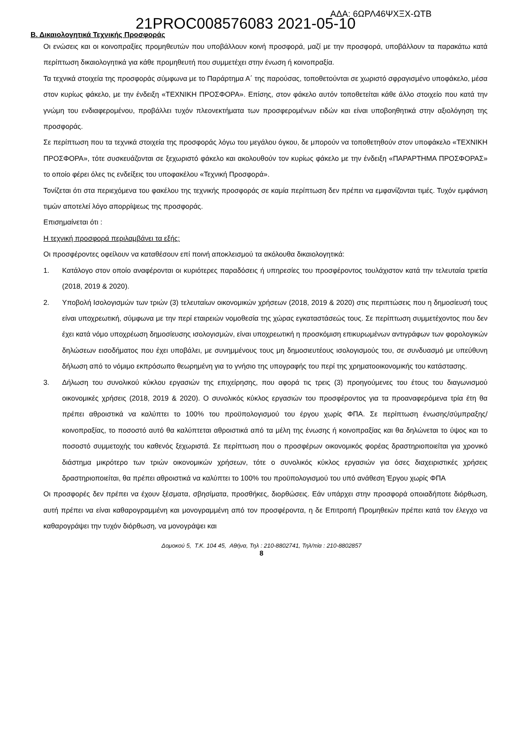21PROC008576083 2021-05-10
ΑΔΑ: 6ΩΡΛ46ΨΧΞΧ-ΩΤΒ
Β. Δικαιολογητικά Τεχνικής Προσφοράς
Οι ενώσεις και οι κοινοπραξίες προμηθευτών που υποβάλλουν κοινή προσφορά, μαζί με την προσφορά, υποβάλλουν τα παρακάτω κατά περίπτωση δικαιολογητικά για κάθε προμηθευτή που συμμετέχει στην ένωση ή κοινοπραξία.
Τα τεχνικά στοιχεία της προσφοράς σύμφωνα με το Παράρτημα Α΄ της παρούσας, τοποθετούνται σε χωριστό σφραγισμένο υποφάκελο, μέσα στον κυρίως φάκελο, με την ένδειξη «ΤΕΧΝΙΚΗ ΠΡΟΣΦΟΡΑ». Επίσης, στον φάκελο αυτόν τοποθετείται κάθε άλλο στοιχείο που κατά την γνώμη του ενδιαφερομένου, προβάλλει τυχόν πλεονεκτήματα των προσφερομένων ειδών και είναι υποβοηθητικά στην αξιολόγηση της προσφοράς.
Σε περίπτωση που τα τεχνικά στοιχεία της προσφοράς λόγω του μεγάλου όγκου, δε μπορούν να τοποθετηθούν στον υποφάκελο «ΤΕΧΝΙΚΗ ΠΡΟΣΦΟΡΑ», τότε συσκευάζονται σε ξεχωριστό φάκελο και ακολουθούν τον κυρίως φάκελο με την ένδειξη «ΠΑΡΑΡΤΗΜΑ ΠΡΟΣΦΟΡΑΣ» το οποίο φέρει όλες τις ενδείξεις του υποφακέλου «Τεχνική Προσφορά».
Τονίζεται ότι στα περιεχόμενα του φακέλου της τεχνικής προσφοράς σε καμία περίπτωση δεν πρέπει να εμφανίζονται τιμές. Τυχόν εμφάνιση τιμών αποτελεί λόγο απορρίψεως της προσφοράς.
Επισημαίνεται ότι :
Η τεχνική προσφορά περιλαμβάνει τα εξής:
Οι προσφέροντες οφείλουν να καταθέσουν επί ποινή αποκλεισμού τα ακόλουθα δικαιολογητικά:
1. Κατάλογο στον οποίο αναφέρονται οι κυριότερες παραδόσεις ή υπηρεσίες του προσφέροντος τουλάχιστον κατά την τελευταία τριετία (2018, 2019 & 2020).
2. Υποβολή Ισολογισμών των τριών (3) τελευταίων οικονομικών χρήσεων (2018, 2019 & 2020) στις περιπτώσεις που η δημοσίευσή τους είναι υποχρεωτική, σύμφωνα με την περί εταιρειών νομοθεσία της χώρας εγκαταστάσεώς τους. Σε περίπτωση συμμετέχοντος που δεν έχει κατά νόμο υποχρέωση δημοσίευσης ισολογισμών, είναι υποχρεωτική η προσκόμιση επικυρωμένων αντιγράφων των φορολογικών δηλώσεων εισοδήματος που έχει υποβάλει, με συνημμένους τους μη δημοσιευτέους ισολογισμούς του, σε συνδυασμό με υπεύθυνη δήλωση από το νόμιμο εκπρόσωπο θεωρημένη για το γνήσιο της υπογραφής του περί της χρηματοοικονομικής του κατάστασης.
3. Δήλωση του συνολικού κύκλου εργασιών της επιχείρησης, που αφορά τις τρεις (3) προηγούμενες του έτους του διαγωνισμού οικονομικές χρήσεις (2018, 2019 & 2020). Ο συνολικός κύκλος εργασιών του προσφέροντος για τα προαναφερόμενα τρία έτη θα πρέπει αθροιστικά να καλύπτει το 100% του προϋπολογισμού του έργου χωρίς ΦΠΑ. Σε περίπτωση ένωσης/σύμπραξης/κοινοπραξίας, το ποσοστό αυτό θα καλύπτεται αθροιστικά από τα μέλη της ένωσης ή κοινοπραξίας και θα δηλώνεται το ύψος και το ποσοστό συμμετοχής του καθενός ξεχωριστά. Σε περίπτωση που ο προσφέρων οικονομικός φορέας δραστηριοποιείται για χρονικό διάστημα μικρότερο των τριών οικονομικών χρήσεων, τότε ο συνολικός κύκλος εργασιών για όσες διαχειριστικές χρήσεις δραστηριοποιείται, θα πρέπει αθροιστικά να καλύπτει το 100% του προϋπολογισμού του υπό ανάθεση Έργου χωρίς ΦΠΑ
Οι προσφορές δεν πρέπει να έχουν ξέσματα, σβησίματα, προσθήκες, διορθώσεις. Εάν υπάρχει στην προσφορά οποιαδήποτε διόρθωση, αυτή πρέπει να είναι καθαρογραμμένη και μονογραμμένη από τον προσφέροντα, η δε Επιτροπή Προμηθειών πρέπει κατά τον έλεγχο να καθαρογράψει την τυχόν διόρθωση, να μονογράψει και
Δομοκού 5, Τ.Κ. 104 45, Αθήνα, Τηλ : 210-8802741, Τηλ/πία : 210-8802857
8